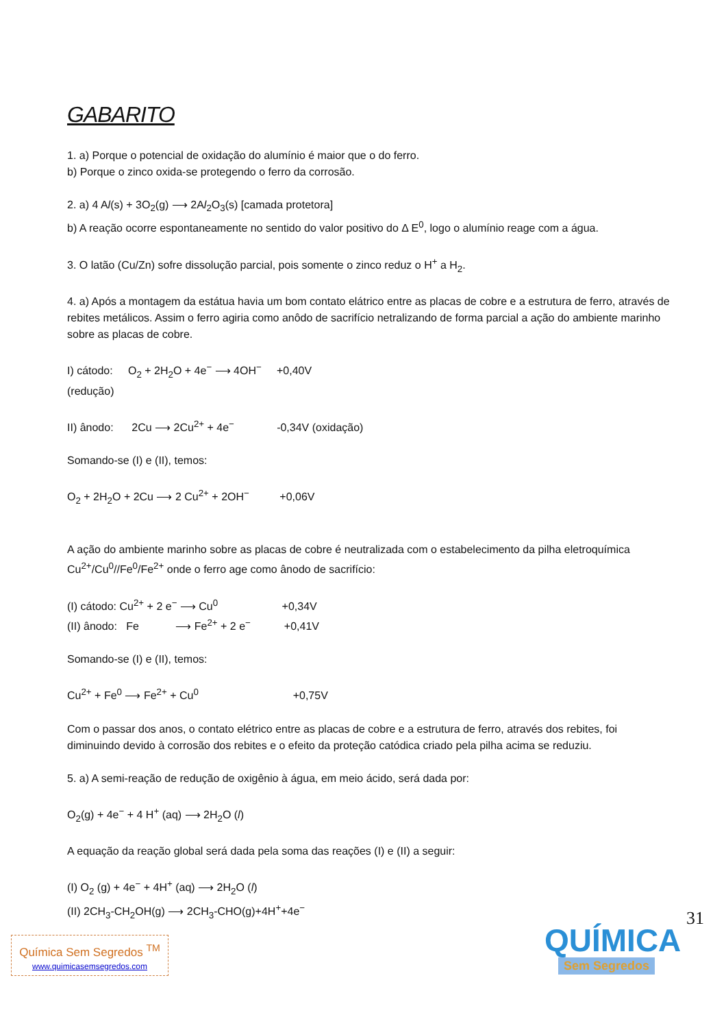GABARITO
1. a) Porque o potencial de oxidação do alumínio é maior que o do ferro.
b) Porque o zinco oxida-se protegendo o ferro da corrosão.
2. a) 4 Al(s) + 3O<sub>2</sub>(g) ⟶ 2Al<sub>2</sub>O<sub>3</sub>(s) [camada protetora]
b) A reação ocorre espontaneamente no sentido do valor positivo do Δ E<sup>0</sup>, logo o alumínio reage com a água.
3. O latão (Cu/Zn) sofre dissolução parcial, pois somente o zinco reduz o H<sup>+</sup> a H<sub>2</sub>.
4. a) Após a montagem da estátua havia um bom contato elátrico entre as placas de cobre e a estrutura de ferro, através de rebites metálicos. Assim o ferro agiria como anôdo de sacrifício netralizando de forma parcial a ação do ambiente marinho sobre as placas de cobre.
I) cátodo: O<sub>2</sub> + 2H<sub>2</sub>O + 4e<sup>−</sup> ⟶ 4OH<sup>−</sup> +0,40V
(redução)
II) ânodo: 2Cu ⟶ 2Cu<sup>2+</sup> + 4e<sup>−</sup> -0,34V (oxidação)
Somando-se (I) e (II), temos:
O<sub>2</sub> + 2H<sub>2</sub>O + 2Cu ⟶ 2 Cu<sup>2+</sup> + 2OH<sup>−</sup> +0,06V
A ação do ambiente marinho sobre as placas de cobre é neutralizada com o estabelecimento da pilha eletroquímica Cu<sup>2+</sup>/Cu<sup>0</sup>//Fe<sup>0</sup>/Fe<sup>2+</sup> onde o ferro age como ânodo de sacrifício:
(I) cátodo: Cu<sup>2+</sup> + 2 e<sup>−</sup> ⟶ Cu<sup>0</sup> +0,34V
(II) ânodo: Fe ⟶ Fe<sup>2+</sup> + 2 e<sup>−</sup> +0,41V
Somando-se (I) e (II), temos:
Cu<sup>2+</sup> + Fe<sup>0</sup> ⟶ Fe<sup>2+</sup> + Cu<sup>0</sup> +0,75V
Com o passar dos anos, o contato elétrico entre as placas de cobre e a estrutura de ferro, através dos rebites, foi diminuindo devido à corrosão dos rebites e o efeito da proteção catódica criado pela pilha acima se reduziu.
5. a) A semi-reação de redução de oxigênio à água, em meio ácido, será dada por:
O<sub>2</sub>(g) + 4e<sup>−</sup> + 4 H<sup>+</sup> (aq) ⟶ 2H<sub>2</sub>O (l)
A equação da reação global será dada pela soma das reações (I) e (II) a seguir:
(I) O<sub>2</sub> (g) + 4e<sup>−</sup> + 4H<sup>+</sup> (aq) ⟶ 2H<sub>2</sub>O (l)
(II) 2CH<sub>3</sub>-CH<sub>2</sub>OH(g) ⟶ 2CH<sub>3</sub>-CHO(g)+4H<sup>+</sup>+4e<sup>−</sup>
31
Química Sem Segredos <sup>TM</sup>
www.quimicasemsegredos.com
QUÍMICA
Sem Segredos